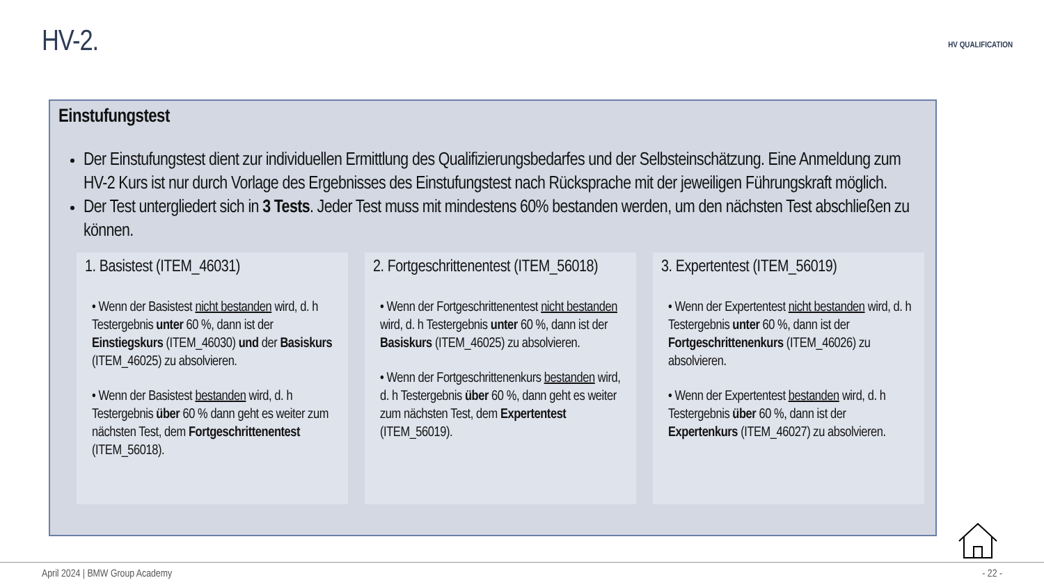HV-2.
HV QUALIFICATION
Einstufungstest
Der Einstufungstest dient zur individuellen Ermittlung des Qualifizierungsbedarfes und der Selbsteinschätzung. Eine Anmeldung zum HV-2 Kurs ist nur durch Vorlage des Ergebnisses des Einstufungstest nach Rücksprache mit der jeweiligen Führungskraft möglich.
Der Test untergliedert sich in 3 Tests. Jeder Test muss mit mindestens 60% bestanden werden, um den nächsten Test abschließen zu können.
1. Basistest (ITEM_46031)
• Wenn der Basistest nicht bestanden wird, d. h Testergebnis unter 60 %, dann ist der Einstiegskurs (ITEM_46030) und der Basiskurs (ITEM_46025) zu absolvieren.
• Wenn der Basistest bestanden wird, d. h Testergebnis über 60 % dann geht es weiter zum nächsten Test, dem Fortgeschrittenentest (ITEM_56018).
2. Fortgeschrittenentest (ITEM_56018)
• Wenn der Fortgeschrittenentest nicht bestanden wird, d. h Testergebnis unter 60 %, dann ist der Basiskurs (ITEM_46025) zu absolvieren.
• Wenn der Fortgeschrittenenkurs bestanden wird, d. h Testergebnis über 60 %, dann geht es weiter zum nächsten Test, dem Expertentest (ITEM_56019).
3. Expertentest (ITEM_56019)
• Wenn der Expertentest nicht bestanden wird, d. h Testergebnis unter 60 %, dann ist der Fortgeschrittenenkurs (ITEM_46026) zu absolvieren.
• Wenn der Expertentest bestanden wird, d. h Testergebnis über 60 %, dann ist der Expertenkurs (ITEM_46027) zu absolvieren.
April 2024 | BMW Group Academy - 22 -